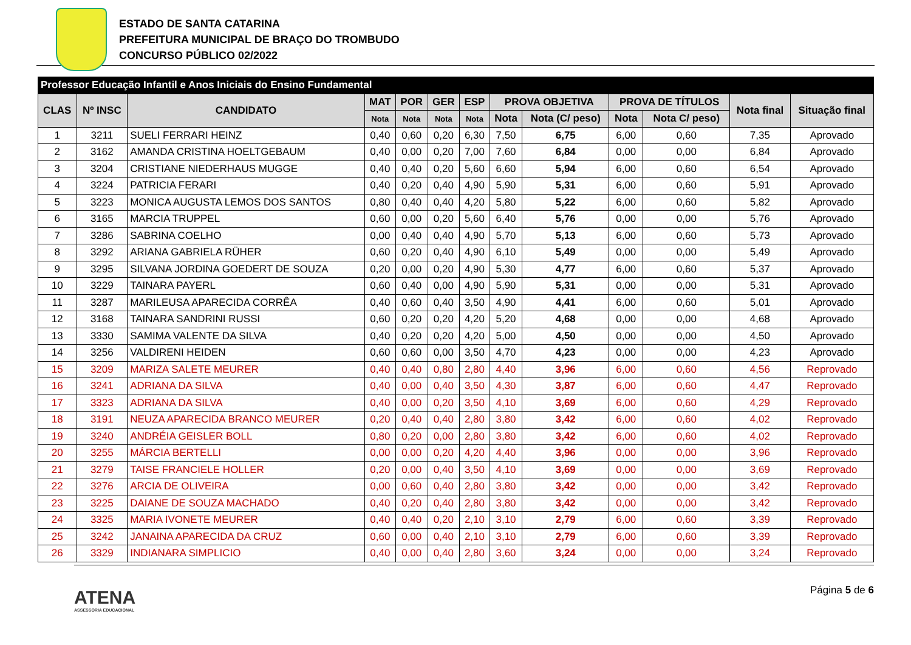ESTADO DE SANTA CATARINA
PREFEITURA MUNICIPAL DE BRAÇO DO TROMBUDO
CONCURSO PÚBLICO 02/2022
| Professor Educação Infantil e Anos Iniciais do Ensino Fundamental | | | | | | | | | | | | |
| --- | --- | --- | --- | --- | --- | --- | --- | --- | --- | --- | --- | --- |
| CLAS | Nº INSC | CANDIDATO | MAT | POR | GER | ESP | PROVA OBJETIVA | | PROVA DE TÍTULOS | | Nota final | Situação final |
| | | | Nota | Nota | Nota | Nota | Nota | Nota (C/ peso) | Nota | Nota C/ peso) | | |
| 1 | 3211 | SUELI FERRARI HEINZ | 0,40 | 0,60 | 0,20 | 6,30 | 7,50 | 6,75 | 6,00 | 0,60 | 7,35 | Aprovado |
| 2 | 3162 | AMANDA CRISTINA HOELTGEBAUM | 0,40 | 0,00 | 0,20 | 7,00 | 7,60 | 6,84 | 0,00 | 0,00 | 6,84 | Aprovado |
| 3 | 3204 | CRISTIANE NIEDERHAUS MUGGE | 0,40 | 0,40 | 0,20 | 5,60 | 6,60 | 5,94 | 6,00 | 0,60 | 6,54 | Aprovado |
| 4 | 3224 | PATRICIA FERARI | 0,40 | 0,20 | 0,40 | 4,90 | 5,90 | 5,31 | 6,00 | 0,60 | 5,91 | Aprovado |
| 5 | 3223 | MONICA AUGUSTA LEMOS DOS SANTOS | 0,80 | 0,40 | 0,40 | 4,20 | 5,80 | 5,22 | 6,00 | 0,60 | 5,82 | Aprovado |
| 6 | 3165 | MARCIA TRUPPEL | 0,60 | 0,00 | 0,20 | 5,60 | 6,40 | 5,76 | 0,00 | 0,00 | 5,76 | Aprovado |
| 7 | 3286 | SABRINA COELHO | 0,00 | 0,40 | 0,40 | 4,90 | 5,70 | 5,13 | 6,00 | 0,60 | 5,73 | Aprovado |
| 8 | 3292 | ARIANA GABRIELA RÜHER | 0,60 | 0,20 | 0,40 | 4,90 | 6,10 | 5,49 | 0,00 | 0,00 | 5,49 | Aprovado |
| 9 | 3295 | SILVANA JORDINA GOEDERT DE SOUZA | 0,20 | 0,00 | 0,20 | 4,90 | 5,30 | 4,77 | 6,00 | 0,60 | 5,37 | Aprovado |
| 10 | 3229 | TAINARA PAYERL | 0,60 | 0,40 | 0,00 | 4,90 | 5,90 | 5,31 | 0,00 | 0,00 | 5,31 | Aprovado |
| 11 | 3287 | MARILEUSA APARECIDA CORRÊA | 0,40 | 0,60 | 0,40 | 3,50 | 4,90 | 4,41 | 6,00 | 0,60 | 5,01 | Aprovado |
| 12 | 3168 | TAINARA SANDRINI RUSSI | 0,60 | 0,20 | 0,20 | 4,20 | 5,20 | 4,68 | 0,00 | 0,00 | 4,68 | Aprovado |
| 13 | 3330 | SAMIMA VALENTE DA SILVA | 0,40 | 0,20 | 0,20 | 4,20 | 5,00 | 4,50 | 0,00 | 0,00 | 4,50 | Aprovado |
| 14 | 3256 | VALDIRENI HEIDEN | 0,60 | 0,60 | 0,00 | 3,50 | 4,70 | 4,23 | 0,00 | 0,00 | 4,23 | Aprovado |
| 15 | 3209 | MARIZA SALETE MEURER | 0,40 | 0,40 | 0,80 | 2,80 | 4,40 | 3,96 | 6,00 | 0,60 | 4,56 | Reprovado |
| 16 | 3241 | ADRIANA DA SILVA | 0,40 | 0,00 | 0,40 | 3,50 | 4,30 | 3,87 | 6,00 | 0,60 | 4,47 | Reprovado |
| 17 | 3323 | ADRIANA DA SILVA | 0,40 | 0,00 | 0,20 | 3,50 | 4,10 | 3,69 | 6,00 | 0,60 | 4,29 | Reprovado |
| 18 | 3191 | NEUZA APARECIDA BRANCO MEURER | 0,20 | 0,40 | 0,40 | 2,80 | 3,80 | 3,42 | 6,00 | 0,60 | 4,02 | Reprovado |
| 19 | 3240 | ANDRÉIA GEISLER BOLL | 0,80 | 0,20 | 0,00 | 2,80 | 3,80 | 3,42 | 6,00 | 0,60 | 4,02 | Reprovado |
| 20 | 3255 | MÁRCIA BERTELLI | 0,00 | 0,00 | 0,20 | 4,20 | 4,40 | 3,96 | 0,00 | 0,00 | 3,96 | Reprovado |
| 21 | 3279 | TAISE FRANCIELE HOLLER | 0,20 | 0,00 | 0,40 | 3,50 | 4,10 | 3,69 | 0,00 | 0,00 | 3,69 | Reprovado |
| 22 | 3276 | ARCIA DE OLIVEIRA | 0,00 | 0,60 | 0,40 | 2,80 | 3,80 | 3,42 | 0,00 | 0,00 | 3,42 | Reprovado |
| 23 | 3225 | DAIANE DE SOUZA MACHADO | 0,40 | 0,20 | 0,40 | 2,80 | 3,80 | 3,42 | 0,00 | 0,00 | 3,42 | Reprovado |
| 24 | 3325 | MARIA IVONETE MEURER | 0,40 | 0,40 | 0,20 | 2,10 | 3,10 | 2,79 | 6,00 | 0,60 | 3,39 | Reprovado |
| 25 | 3242 | JANAINA APARECIDA DA CRUZ | 0,60 | 0,00 | 0,40 | 2,10 | 3,10 | 2,79 | 6,00 | 0,60 | 3,39 | Reprovado |
| 26 | 3329 | INDIANARA SIMPLICIO | 0,40 | 0,00 | 0,40 | 2,80 | 3,60 | 3,24 | 0,00 | 0,00 | 3,24 | Reprovado |
ATENA
ASSESSORIA EDUCACIONAL
Página 5 de 6